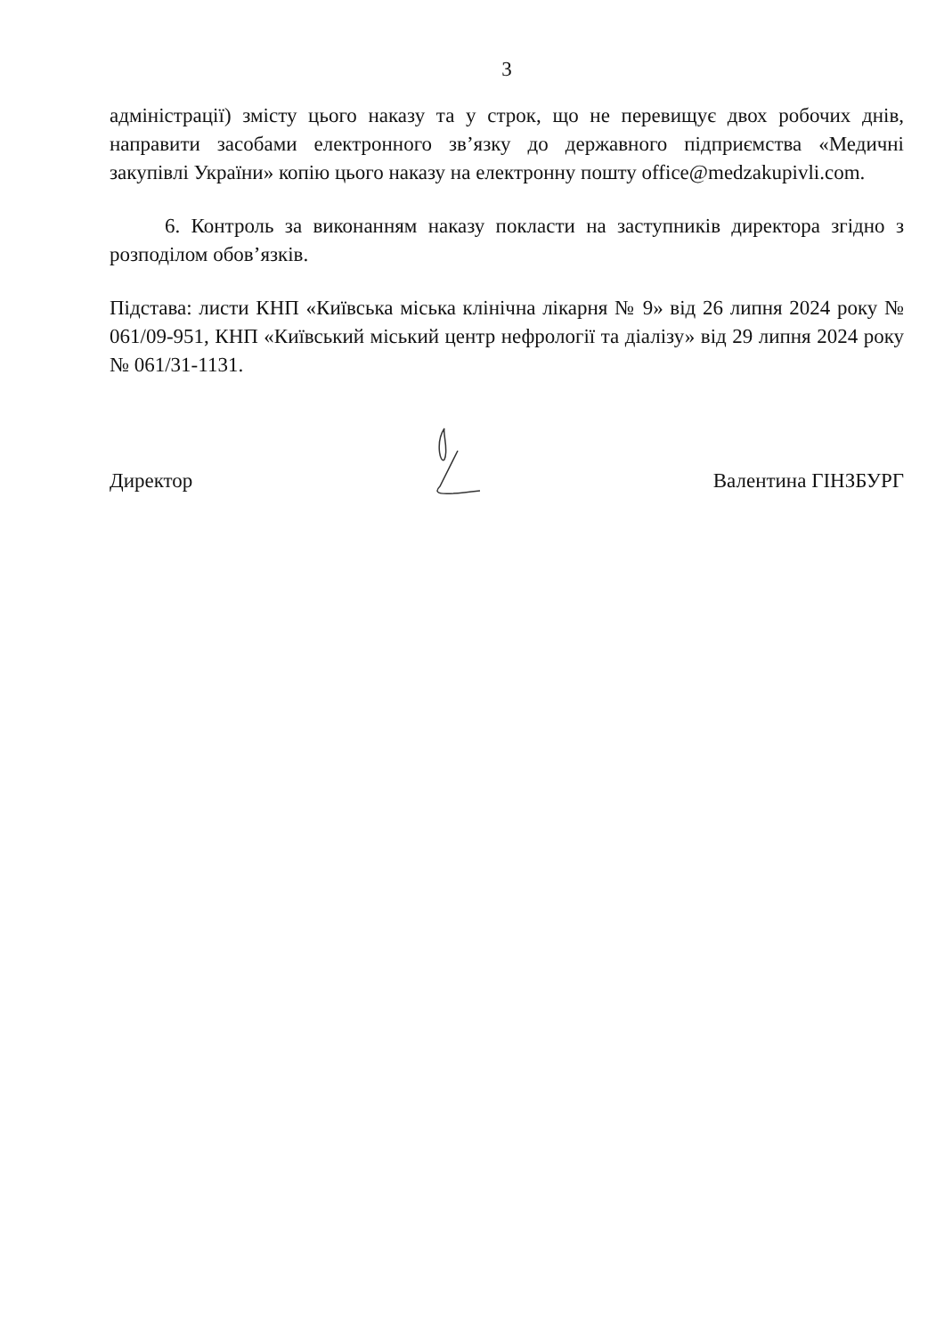3
адміністрації) змісту цього наказу та у строк, що не перевищує двох робочих днів, направити засобами електронного зв’язку до державного підприємства «Медичні закупівлі України» копію цього наказу на електронну пошту office@medzakupivli.com.
6. Контроль за виконанням наказу покласти на заступників директора згідно з розподілом обов’язків.
Підстава: листи КНП «Київська міська клінічна лікарня № 9» від 26 липня 2024 року № 061/09-951, КНП «Київський міський центр нефрології та діалізу» від 29 липня 2024 року № 061/31-1131.
Директор Валентина ГІНЗБУРГ